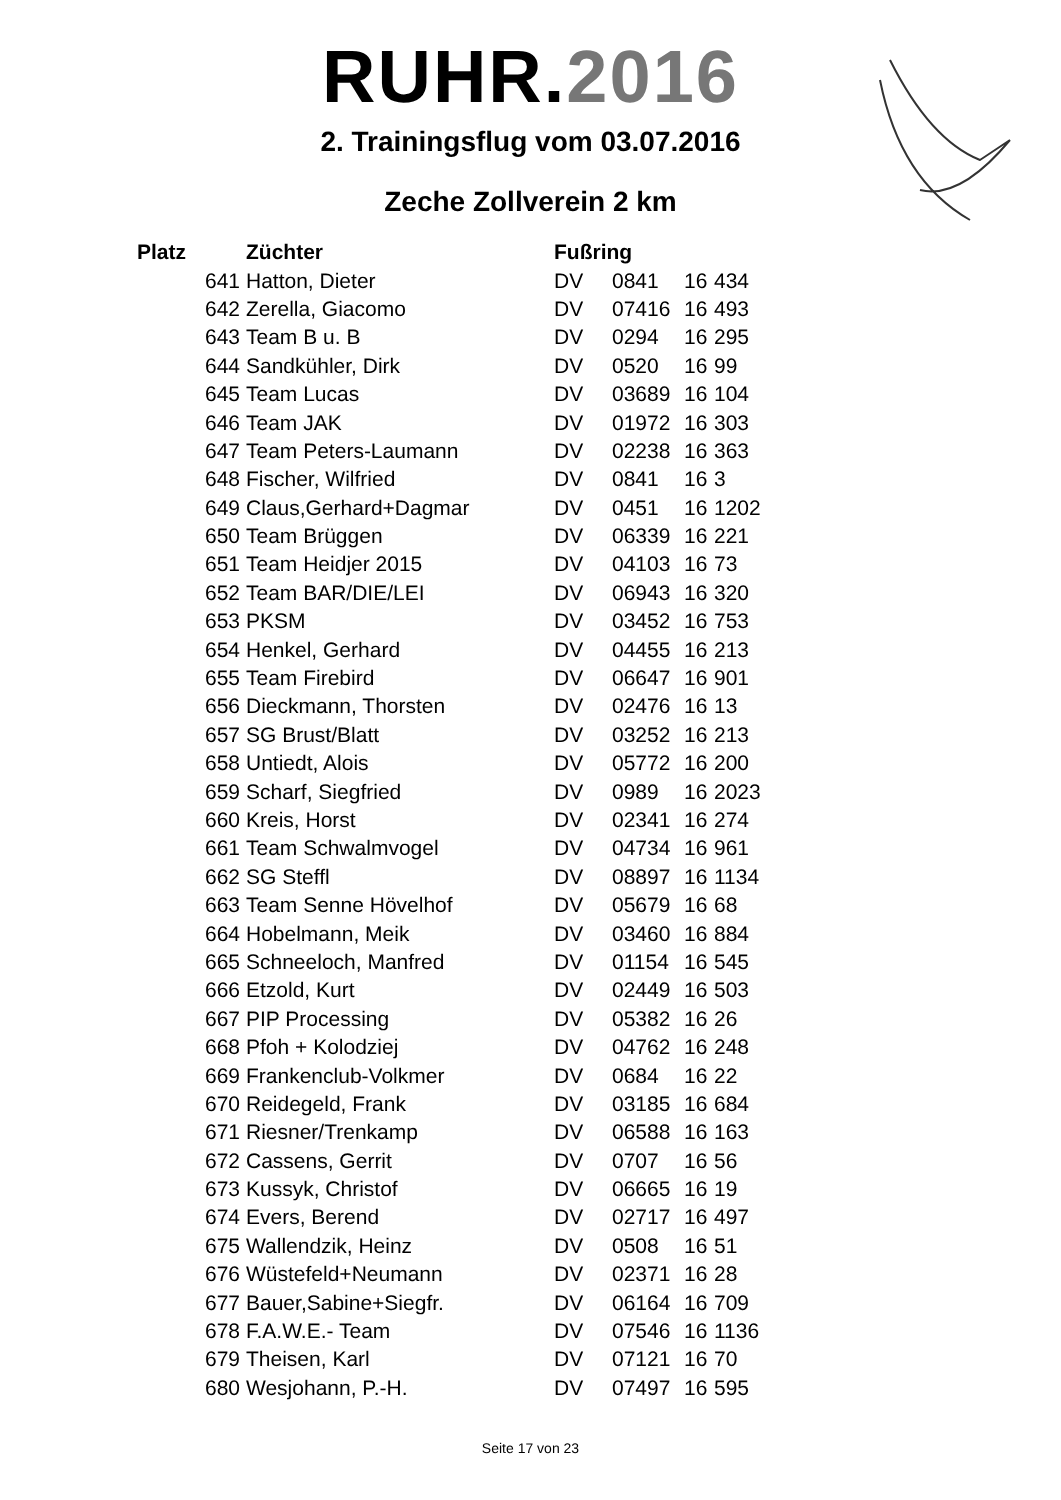RUHR.2016
2. Trainingsflug vom 03.07.2016
Zeche Zollverein 2 km
| Platz | Züchter | Fußring | | | |
| --- | --- | --- | --- | --- | --- |
| 641 | Hatton, Dieter | DV | 0841 | 16 | 434 |
| 642 | Zerella, Giacomo | DV | 07416 | 16 | 493 |
| 643 | Team B u. B | DV | 0294 | 16 | 295 |
| 644 | Sandkühler, Dirk | DV | 0520 | 16 | 99 |
| 645 | Team Lucas | DV | 03689 | 16 | 104 |
| 646 | Team JAK | DV | 01972 | 16 | 303 |
| 647 | Team Peters-Laumann | DV | 02238 | 16 | 363 |
| 648 | Fischer, Wilfried | DV | 0841 | 16 | 3 |
| 649 | Claus,Gerhard+Dagmar | DV | 0451 | 16 | 1202 |
| 650 | Team Brüggen | DV | 06339 | 16 | 221 |
| 651 | Team Heidjer 2015 | DV | 04103 | 16 | 73 |
| 652 | Team BAR/DIE/LEI | DV | 06943 | 16 | 320 |
| 653 | PKSM | DV | 03452 | 16 | 753 |
| 654 | Henkel, Gerhard | DV | 04455 | 16 | 213 |
| 655 | Team Firebird | DV | 06647 | 16 | 901 |
| 656 | Dieckmann, Thorsten | DV | 02476 | 16 | 13 |
| 657 | SG Brust/Blatt | DV | 03252 | 16 | 213 |
| 658 | Untiedt, Alois | DV | 05772 | 16 | 200 |
| 659 | Scharf, Siegfried | DV | 0989 | 16 | 2023 |
| 660 | Kreis, Horst | DV | 02341 | 16 | 274 |
| 661 | Team Schwalmvogel | DV | 04734 | 16 | 961 |
| 662 | SG Steffl | DV | 08897 | 16 | 1134 |
| 663 | Team Senne Hövelhof | DV | 05679 | 16 | 68 |
| 664 | Hobelmann, Meik | DV | 03460 | 16 | 884 |
| 665 | Schneeloch, Manfred | DV | 01154 | 16 | 545 |
| 666 | Etzold, Kurt | DV | 02449 | 16 | 503 |
| 667 | PIP Processing | DV | 05382 | 16 | 26 |
| 668 | Pfoh + Kolodziej | DV | 04762 | 16 | 248 |
| 669 | Frankenclub-Volkmer | DV | 0684 | 16 | 22 |
| 670 | Reidegeld, Frank | DV | 03185 | 16 | 684 |
| 671 | Riesner/Trenkamp | DV | 06588 | 16 | 163 |
| 672 | Cassens, Gerrit | DV | 0707 | 16 | 56 |
| 673 | Kussyk, Christof | DV | 06665 | 16 | 19 |
| 674 | Evers, Berend | DV | 02717 | 16 | 497 |
| 675 | Wallendzik, Heinz | DV | 0508 | 16 | 51 |
| 676 | Wüstefeld+Neumann | DV | 02371 | 16 | 28 |
| 677 | Bauer,Sabine+Siegfr. | DV | 06164 | 16 | 709 |
| 678 | F.A.W.E.- Team | DV | 07546 | 16 | 1136 |
| 679 | Theisen, Karl | DV | 07121 | 16 | 70 |
| 680 | Wesjohann, P.-H. | DV | 07497 | 16 | 595 |
Seite 17 von 23